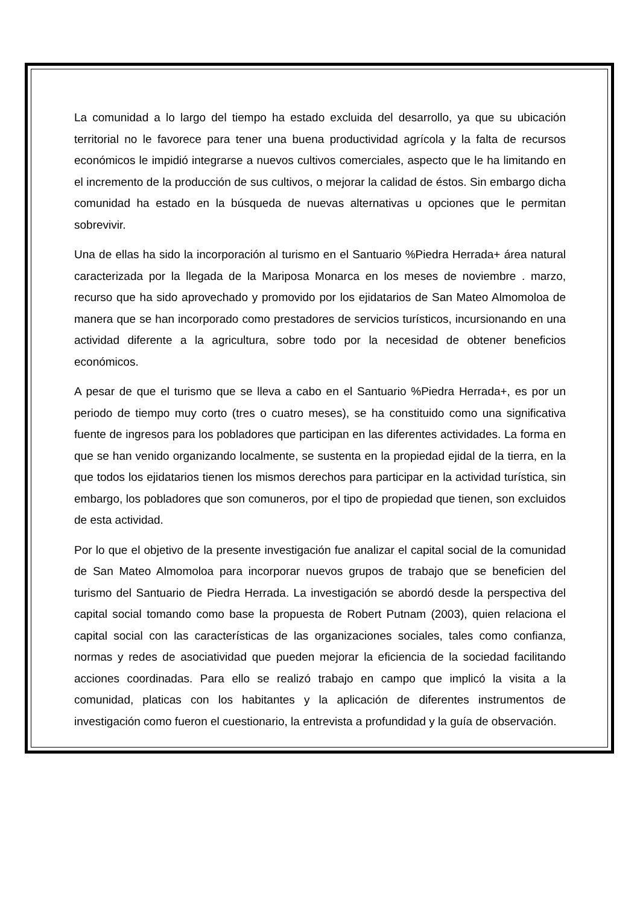La comunidad a lo largo del tiempo ha estado excluida del desarrollo, ya que su ubicación territorial no le favorece para tener una buena productividad agrícola y la falta de recursos económicos le impidió integrarse a nuevos cultivos comerciales, aspecto que le ha limitando en el incremento de la producción de sus cultivos, o mejorar la calidad de éstos. Sin embargo dicha comunidad ha estado en la búsqueda de nuevas alternativas u opciones que le permitan sobrevivir.
Una de ellas ha sido la incorporación al turismo en el Santuario %Piedra Herrada+ área natural caracterizada por la llegada de la Mariposa Monarca en los meses de noviembre . marzo, recurso que ha sido aprovechado y promovido por los ejidatarios de San Mateo Almomoloa de manera que se han incorporado como prestadores de servicios turísticos, incursionando en una actividad diferente a la agricultura, sobre todo por la necesidad de obtener beneficios económicos.
A pesar de que el turismo que se lleva a cabo en el Santuario %Piedra Herrada+, es por un periodo de tiempo muy corto (tres o cuatro meses), se ha constituido como una significativa fuente de ingresos para los pobladores que participan en las diferentes actividades. La forma en que se han venido organizando localmente, se sustenta en la propiedad ejidal de la tierra, en la que todos los ejidatarios tienen los mismos derechos para participar en la actividad turística, sin embargo, los pobladores que son comuneros, por el tipo de propiedad que tienen, son excluidos de esta actividad.
Por lo que el objetivo de la presente investigación fue analizar el capital social de la comunidad de San Mateo Almomoloa para incorporar nuevos grupos de trabajo que se beneficien del turismo del Santuario de Piedra Herrada. La investigación se abordó desde la perspectiva del capital social tomando como base la propuesta de Robert Putnam (2003), quien relaciona el capital social con las características de las organizaciones sociales, tales como confianza, normas y redes de asociatividad que pueden mejorar la eficiencia de la sociedad facilitando acciones coordinadas. Para ello se realizó trabajo en campo que implicó la visita a la comunidad, platicas con los habitantes y la aplicación de diferentes instrumentos de investigación como fueron el cuestionario, la entrevista a profundidad y la guía de observación.